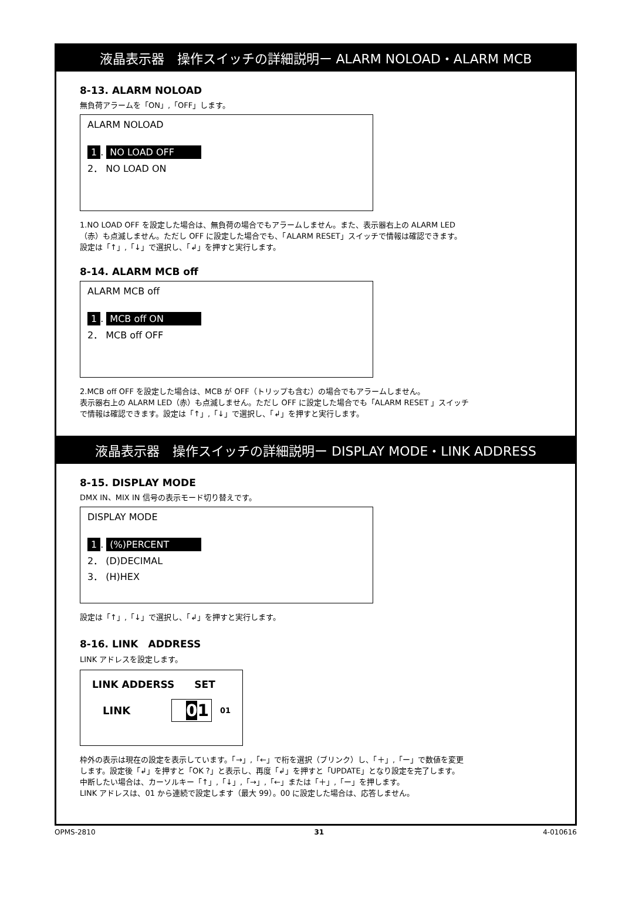液晶表示器　操作スイッチの詳細説明ー ALARM NOLOAD・ALARM MCB
8-13. ALARM NOLOAD
無負荷アラームを「ON」,「OFF」します。
ALARM NOLOAD
1. NO LOAD OFF
2． NO LOAD ON
1.NO LOAD OFF を設定した場合は、無負荷の場合でもアラームしません。また、表示器右上の ALARM LED
（赤）も点滅しません。ただし OFF に設定した場合でも、「ALARM RESET」スイッチで情報は確認できます。
設定は「↑」,「↓」で選択し、「↲」を押すと実行します。
8-14. ALARM MCB off
ALARM MCB off
1. MCB off ON
2． MCB off OFF
2.MCB off OFF を設定した場合は、MCB が OFF（トリップも含む）の場合でもアラームしません。
表示器右上の ALARM LED（赤）も点滅しません。ただし OFF に設定した場合でも「ALARM RESET 」スイッチ
で情報は確認できます。設定は「↑」,「↓」で選択し、「↲」を押すと実行します。
液晶表示器　操作スイッチの詳細説明ー DISPLAY MODE・LINK ADDRESS
8-15. DISPLAY MODE
DMX IN、MIX IN 信号の表示モード切り替えです。
DISPLAY MODE
1. (%)PERCENT
2． (D)DECIMAL
3． (H)HEX
設定は「↑」,「↓」で選択し、「↲」を押すと実行します。
8-16. LINK　ADDRESS
LINK アドレスを設定します。
LINK ADDERSS　　SET
LINK 01 01
枠外の表示は現在の設定を表示しています。「→」,「←」で桁を選択（ブリンク）し、「＋」,「ー」で数値を変更
します。設定後「↲」を押すと「OK ?」と表示し、再度「↲」を押すと「UPDATE」となり設定を完了します。
中断したい場合は、カーソルキー「↑」,「↓」,「→」,「←」または「＋」,「ー」を押します。
LINK アドレスは、01 から連続で設定します（最大 99）。00 に設定した場合は、応答しません。
OPMS-2810 31 4-010616